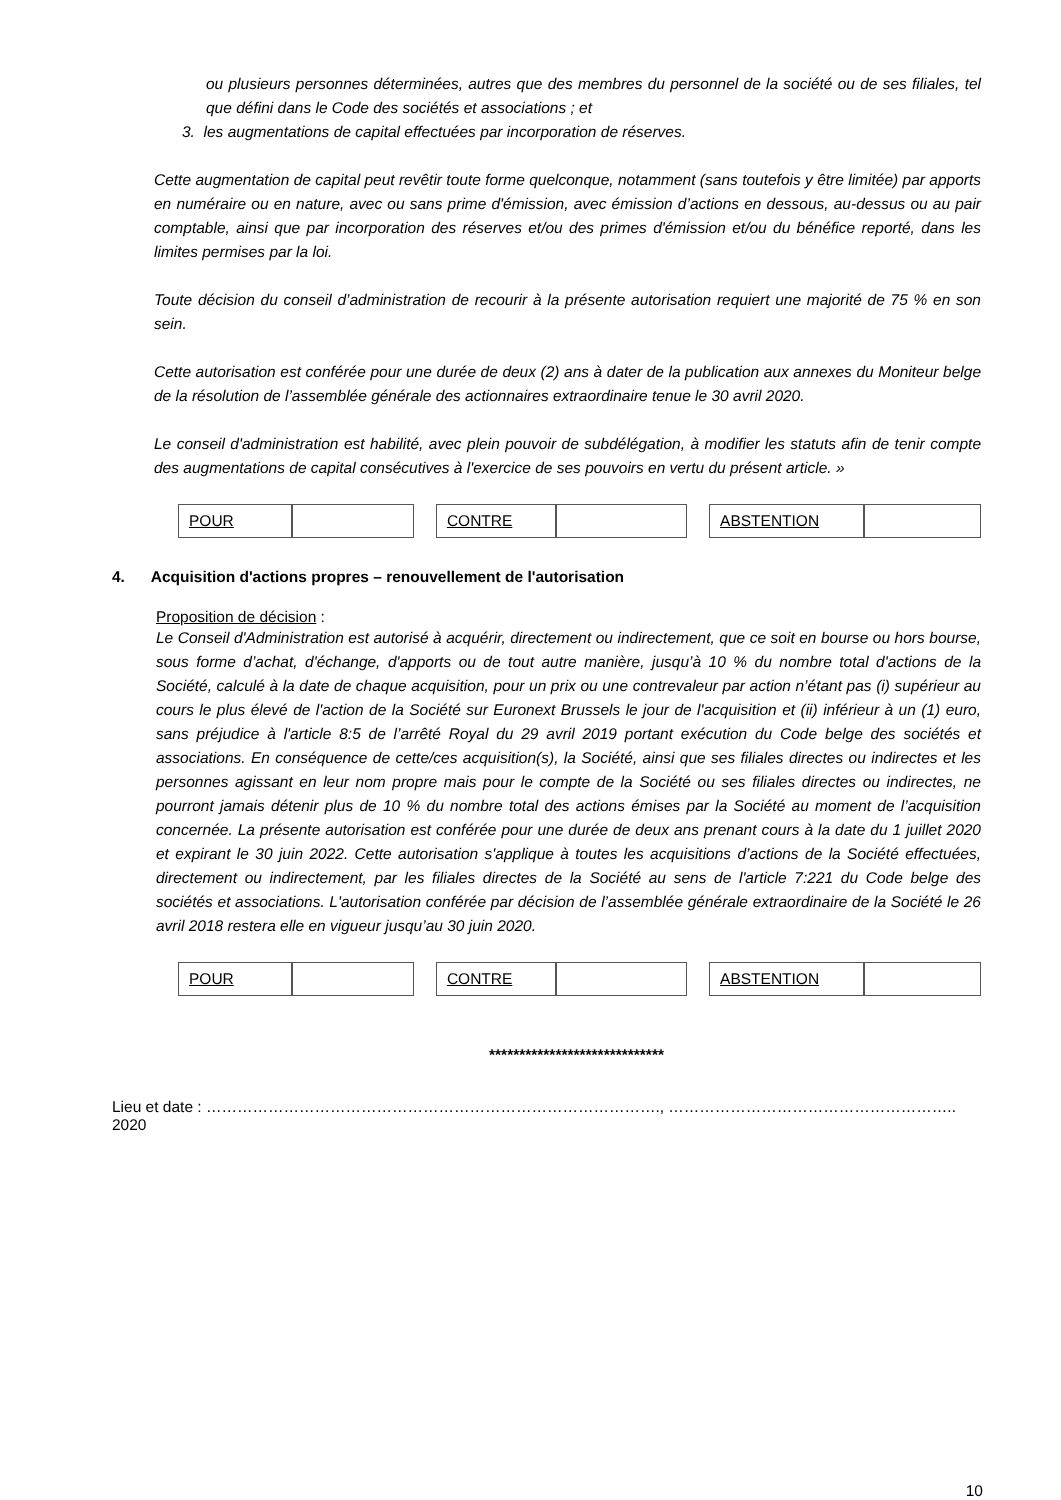ou plusieurs personnes déterminées, autres que des membres du personnel de la société ou de ses filiales, tel que défini dans le Code des sociétés et associations ; et
3. les augmentations de capital effectuées par incorporation de réserves.
Cette augmentation de capital peut revêtir toute forme quelconque, notamment (sans toutefois y être limitée) par apports en numéraire ou en nature, avec ou sans prime d'émission, avec émission d’actions en dessous, au-dessus ou au pair comptable, ainsi que par incorporation des réserves et/ou des primes d'émission et/ou du bénéfice reporté, dans les limites permises par la loi.
Toute décision du conseil d’administration de recourir à la présente autorisation requiert une majorité de 75 % en son sein.
Cette autorisation est conférée pour une durée de deux (2) ans à dater de la publication aux annexes du Moniteur belge de la résolution de l’assemblée générale des actionnaires extraordinaire tenue le 30 avril 2020.
Le conseil d'administration est habilité, avec plein pouvoir de subdélégation, à modifier les statuts afin de tenir compte des augmentations de capital consécutives à l'exercice de ses pouvoirs en vertu du présent article. »
| POUR | | | CONTRE | | | ABSTENTION | |
4. Acquisition d'actions propres – renouvellement de l'autorisation
Proposition de décision :
Le Conseil d'Administration est autorisé à acquérir, directement ou indirectement, que ce soit en bourse ou hors bourse, sous forme d’achat, d'échange, d'apports ou de tout autre manière, jusqu’à 10 % du nombre total d'actions de la Société, calculé à la date de chaque acquisition, pour un prix ou une contrevaleur par action n’étant pas (i) supérieur au cours le plus élevé de l'action de la Société sur Euronext Brussels le jour de l'acquisition et (ii) inférieur à un (1) euro, sans préjudice à l'article 8:5 de l’arrêté Royal du 29 avril 2019 portant exécution du Code belge des sociétés et associations. En conséquence de cette/ces acquisition(s), la Société, ainsi que ses filiales directes ou indirectes et les personnes agissant en leur nom propre mais pour le compte de la Société ou ses filiales directes ou indirectes, ne pourront jamais détenir plus de 10 % du nombre total des actions émises par la Société au moment de l’acquisition concernée. La présente autorisation est conférée pour une durée de deux ans prenant cours à la date du 1 juillet 2020 et expirant le 30 juin 2022. Cette autorisation s'applique à toutes les acquisitions d’actions de la Société effectuées, directement ou indirectement, par les filiales directes de la Société au sens de l'article 7:221 du Code belge des sociétés et associations. L'autorisation conférée par décision de l’assemblée générale extraordinaire de la Société le 26 avril 2018 restera elle en vigueur jusqu’au 30 juin 2020.
| POUR | | | CONTRE | | | ABSTENTION | |
*****************************
Lieu et date : ……………………………………………………………………………., ……………………………………………….. 2020
10